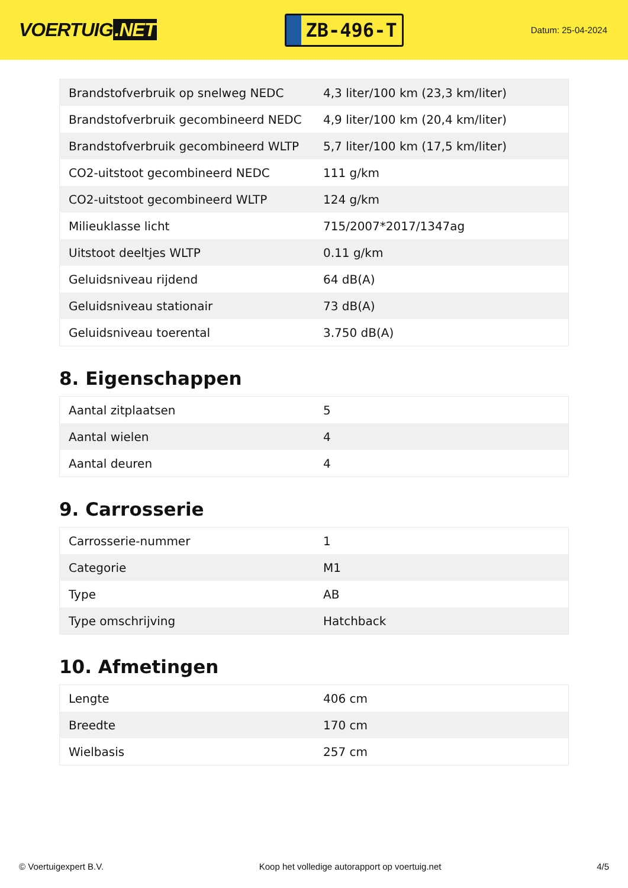VOERTUIG.NET
ZB-496-T
Datum: 25-04-2024
| Brandstofverbruik op snelweg NEDC | 4,3 liter/100 km (23,3 km/liter) |
| Brandstofverbruik gecombineerd NEDC | 4,9 liter/100 km (20,4 km/liter) |
| Brandstofverbruik gecombineerd WLTP | 5,7 liter/100 km (17,5 km/liter) |
| CO2-uitstoot gecombineerd NEDC | 111 g/km |
| CO2-uitstoot gecombineerd WLTP | 124 g/km |
| Milieuklasse licht | 715/2007*2017/1347ag |
| Uitstoot deeltjes WLTP | 0.11 g/km |
| Geluidsniveau rijdend | 64 dB(A) |
| Geluidsniveau stationair | 73 dB(A) |
| Geluidsniveau toerental | 3.750 dB(A) |
8. Eigenschappen
| Aantal zitplaatsen | 5 |
| Aantal wielen | 4 |
| Aantal deuren | 4 |
9. Carrosserie
| Carrosserie-nummer | 1 |
| Categorie | M1 |
| Type | AB |
| Type omschrijving | Hatchback |
10. Afmetingen
| Lengte | 406 cm |
| Breedte | 170 cm |
| Wielbasis | 257 cm |
© Voertuigexpert B.V. Koop het volledige autorapport op voertuig.net 4/5